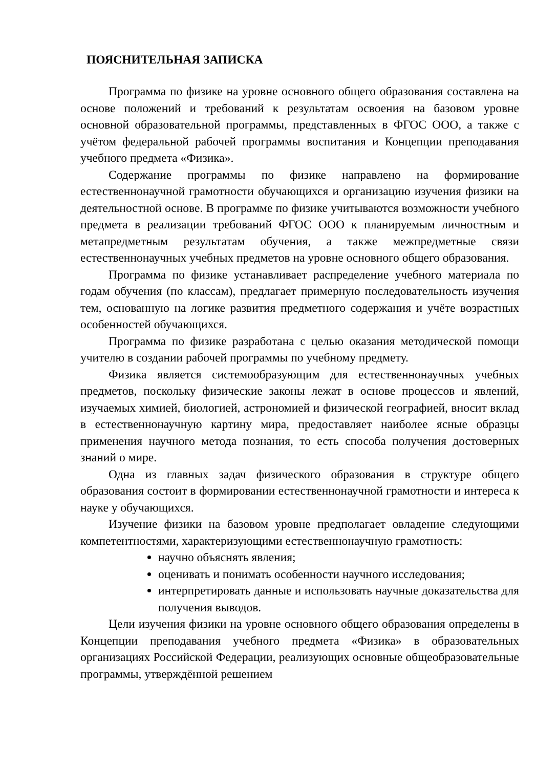ПОЯСНИТЕЛЬНАЯ ЗАПИСКА
Программа по физике на уровне основного общего образования составлена на основе положений и требований к результатам освоения на базовом уровне основной образовательной программы, представленных в ФГОС ООО, а также с учётом федеральной рабочей программы воспитания и Концепции преподавания учебного предмета «Физика».
Содержание программы по физике направлено на формирование естественнонаучной грамотности обучающихся и организацию изучения физики на деятельностной основе. В программе по физике учитываются возможности учебного предмета в реализации требований ФГОС ООО к планируемым личностным и метапредметным результатам обучения, а также межпредметные связи естественнонаучных учебных предметов на уровне основного общего образования.
Программа по физике устанавливает распределение учебного материала по годам обучения (по классам), предлагает примерную последовательность изучения тем, основанную на логике развития предметного содержания и учёте возрастных особенностей обучающихся.
Программа по физике разработана с целью оказания методической помощи учителю в создании рабочей программы по учебному предмету.
Физика является системообразующим для естественнонаучных учебных предметов, поскольку физические законы лежат в основе процессов и явлений, изучаемых химией, биологией, астрономией и физической географией, вносит вклад в естественнонаучную картину мира, предоставляет наиболее ясные образцы применения научного метода познания, то есть способа получения достоверных знаний о мире.
Одна из главных задач физического образования в структуре общего образования состоит в формировании естественнонаучной грамотности и интереса к науке у обучающихся.
Изучение физики на базовом уровне предполагает овладение следующими компетентностями, характеризующими естественнонаучную грамотность:
научно объяснять явления;
оценивать и понимать особенности научного исследования;
интерпретировать данные и использовать научные доказательства для получения выводов.
Цели изучения физики на уровне основного общего образования определены в Концепции преподавания учебного предмета «Физика» в образовательных организациях Российской Федерации, реализующих основные общеобразовательные программы, утверждённой решением